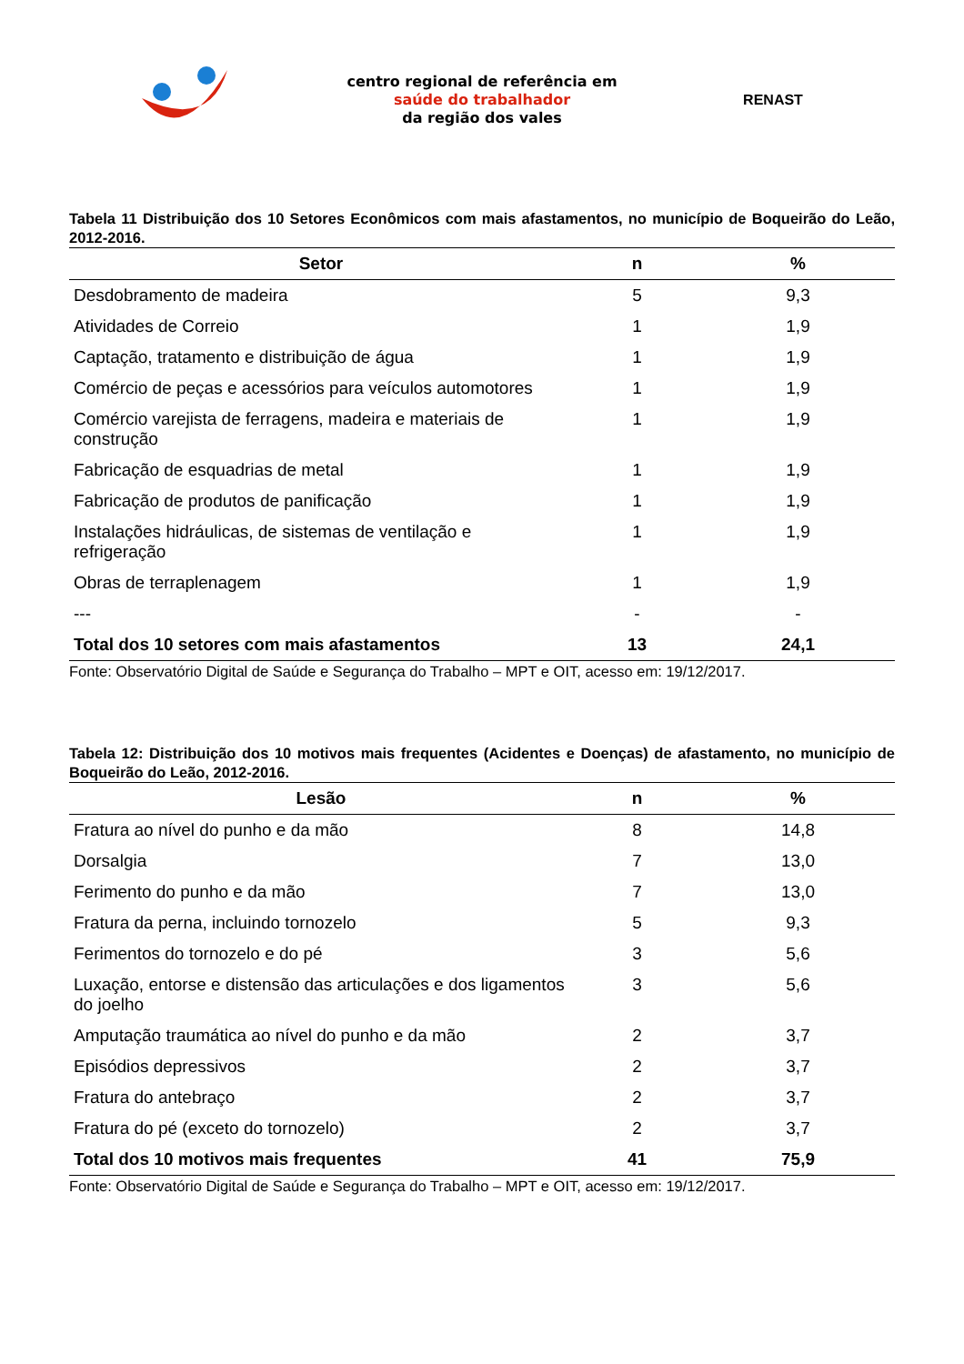centro regional de referência em
saúde do trabalhador
da região dos vales
RENAST
Tabela 11 Distribuição dos 10 Setores Econômicos com mais afastamentos, no município de Boqueirão do Leão, 2012-2016.
| Setor | n | % |
| --- | --- | --- |
| Desdobramento de madeira | 5 | 9,3 |
| Atividades de Correio | 1 | 1,9 |
| Captação, tratamento e distribuição de água | 1 | 1,9 |
| Comércio de peças e acessórios para veículos automotores | 1 | 1,9 |
| Comércio varejista de ferragens, madeira e materiais de construção | 1 | 1,9 |
| Fabricação de esquadrias de metal | 1 | 1,9 |
| Fabricação de produtos de panificação | 1 | 1,9 |
| Instalações hidráulicas, de sistemas de ventilação e refrigeração | 1 | 1,9 |
| Obras de terraplenagem | 1 | 1,9 |
| --- | - | - |
| Total dos 10 setores com mais afastamentos | 13 | 24,1 |
Fonte: Observatório Digital de Saúde e Segurança do Trabalho – MPT e OIT, acesso em: 19/12/2017.
Tabela 12: Distribuição dos 10 motivos mais frequentes (Acidentes e Doenças) de afastamento, no município de Boqueirão do Leão, 2012-2016.
| Lesão | n | % |
| --- | --- | --- |
| Fratura ao nível do punho e da mão | 8 | 14,8 |
| Dorsalgia | 7 | 13,0 |
| Ferimento do punho e da mão | 7 | 13,0 |
| Fratura da perna, incluindo tornozelo | 5 | 9,3 |
| Ferimentos do tornozelo e do pé | 3 | 5,6 |
| Luxação, entorse e distensão das articulações e dos ligamentos do joelho | 3 | 5,6 |
| Amputação traumática ao nível do punho e da mão | 2 | 3,7 |
| Episódios depressivos | 2 | 3,7 |
| Fratura do antebraço | 2 | 3,7 |
| Fratura do pé (exceto do tornozelo) | 2 | 3,7 |
| Total dos 10 motivos mais frequentes | 41 | 75,9 |
Fonte: Observatório Digital de Saúde e Segurança do Trabalho – MPT e OIT, acesso em: 19/12/2017.